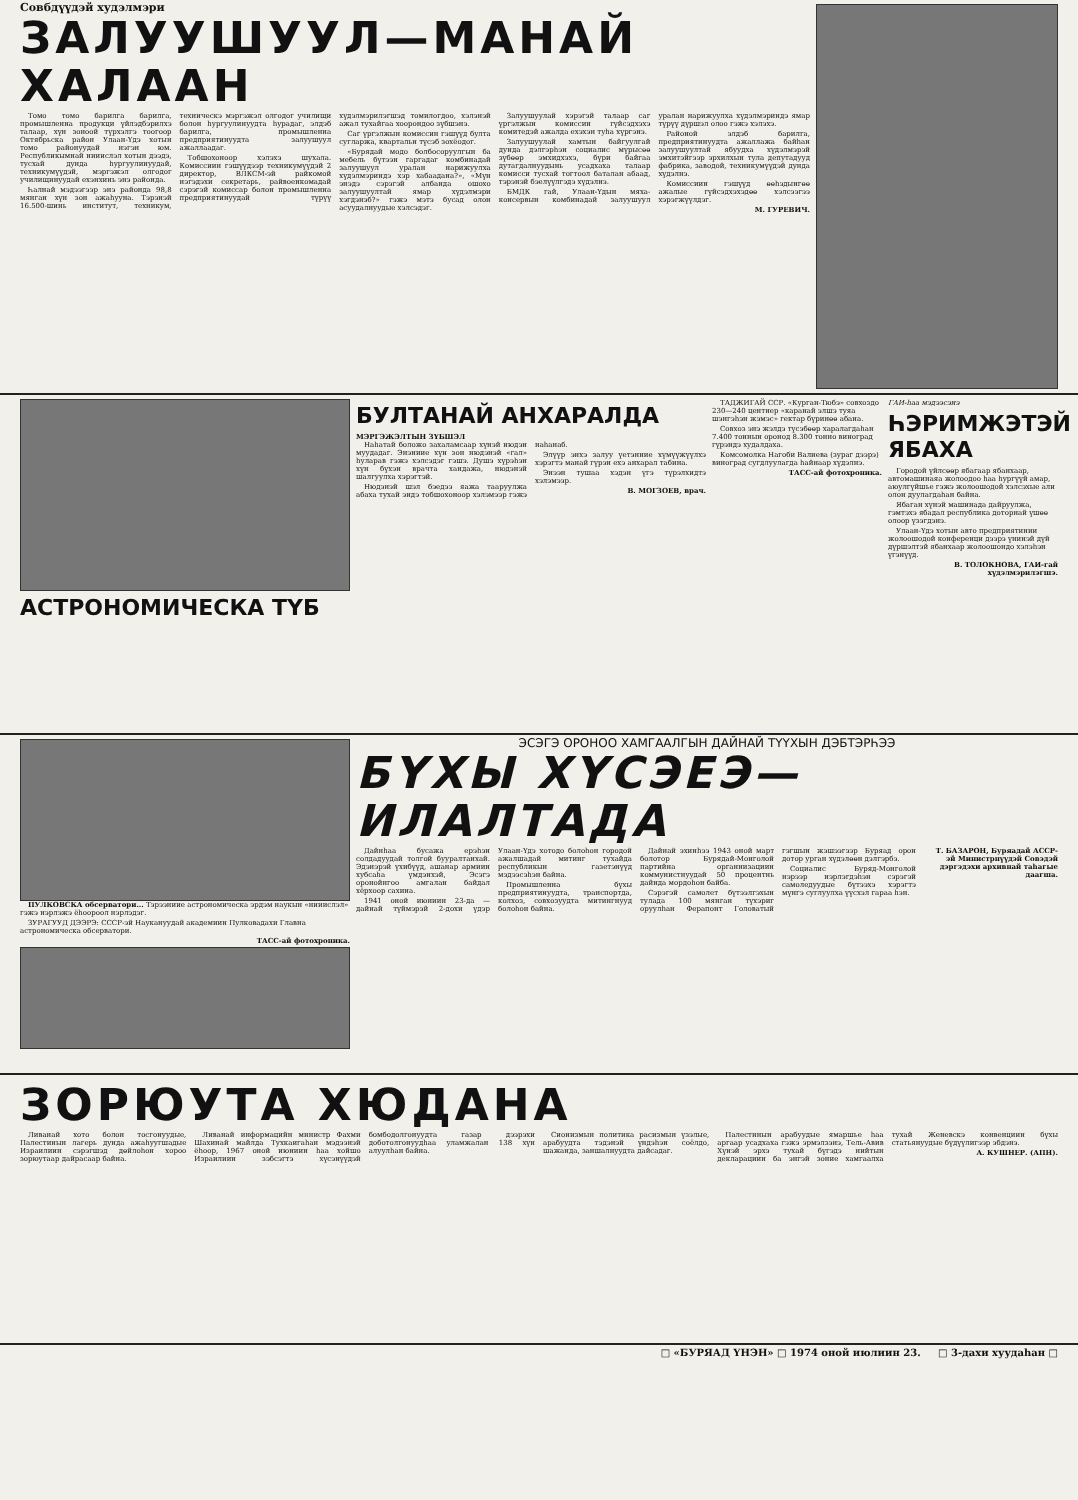Совбдүүдэй худэлмэри
ЗАЛУУШУУЛ—МАНАЙ ХАЛААН
Томо томо барилга барилга, промышленна продукци үйлэдбэрилхэ талаар, хүн зоноой түрхэлгэ тоогоор Октябрьска район Улаан-Үдэ хотын томо районуудай нэгэн юм. Республикымнай нииислэл хотын дээдэ, тусхай дунда һургуулинуудай, техникумүүдэй, мэргэжэл олгодог училищинуудай ехэнхинь энэ районда.
Һалнай мэдээгээр энэ районда 98,8 мянган хүн зон ажаһууна. Тэрэнэй 16.500-шинь институт, техникум, техническэ мэргэжэл олгодог училищи болон һургуулинуудта һурадаг, элдэб барилга, промышленна предприятинуудта залуушуул ажаллаадаг.
Тобшохоноор хэлэхэ шухала. Комиссиин гэшүүдээр техникумүүдэй 2 директор, ВЛКСМ-эй райкомой нэгэдэхи секретарь, райвоенкомадай сэрэгэй комиссар болон промышленна предприятинуудай түрүү хүдэлмэрилэгшэд томилогдоо, хэлэнэй ажал тухайгаа хоорондоо зүбшэнэ.
Саг үргэлжын комиссин гэшүүд булта сугларжа, квартальн түсэб зохёодог.
«Бурядай модо болбосоруулгын ба мебель бүтээн гаргадаг комбинадай залуушуул уралан нарижуулха хүдэлмэриндэ хэр хабаадана?», «Мүн энэдэ сэрэгэй албанда ошохо залуушуултай ямар хүдэлмэри хэгдэнэб?» гэжэ мэтэ бусад олон асуудалнуудые хэлсэдэг.
Залуушуулай хэрэгэй талаар саг үргэлжын комиссин гүйсэдхэхэ комитедэй ажалда ехэхэн туһа хүргэнэ.
Залуушуулай хамтын байгуулгай дунда дэлгэрһэн социалис мүрысөө зүбөөр эмхидхэхэ, бүри байгаа дутагдалнуудынь усадхаха талаар комисси тусхай тогтоол баталан абаад, тэрэнэй бэелүүлгэдэ хүдэлнэ.
БМДК гай, Улаан-Үдын мяха-консервын комбинадай залуушуул уралан нарижуулха хүдэлмэриндэ ямар түрүү дүршэл олоо гэжэ хэлэхэ.
Районой элдэб барилга, предприятинуудта ажаллажа байһан залуушуултай ябуудха хүдэлмэрэй эмхитэйгээр эрхилхын тула депутадууд фабрика, заводой, техникумүүдэй дунда хүдэлнэ.
Комиссиин гэшүүд өөһэдынгөө ажалые гүйсэдхэхэдөө хэлсээгээ хэрэгжүүлдэг.
М. ГУРЕВИЧ.
АСТРОНОМИЧЕСКА ТҮБ БУЛТАНАЙ АНХАРАЛДА
МЭРГЭЖЭЛТЫН ЗҮБШЭЛ
Наһатай боложо захаламсаар хүнэй нюдэн муудадаг. Энэниие хүн зон нюдэнэй «гал» һуларав гэжэ хэлсэдэг гэшэ. Душэ хүрэһэн хүн бүхэн врачта хандажа, нюдэнэй шалгуулха хэрэгтэй.
Нюдэнэй шэл бэедээ яажа тааруулжа абаха тухай эндэ тобшохоноор хэлэмээр гэжэ наһанаб.
Элүүр энхэ залуу үетэнние хүмүүжүүлхэ хэрэгтэ манай гүрэн ехэ анхарал табина.
Энээн тушаа хэдэн үгэ түрэлхидтэ хэлэмээр.
В. МОГЗОЕВ, врач.
ТАДЖИГАЙ ССР. «Курган-Тюбэ» совхоздо 230—240 центнер «каранай элшэ туяа шэнгэһэн жэмэс» гектар бүринөө абана.
Совхоз энэ жэлдэ түсэбөөр харалагдаһан 7.400 тоннын оронод 8.300 тонно виноград гүрэндэ худалдаха.
Комсомолка Нагоби Валиева (зураг дээрэ) виноград сугдлуулагда һайнаар хүдэлнэ.
ТАСС-ай фотохроника.
ГАИ-һаа мэдээсэнэ
ҺЭРИМЖЭТЭЙ ЯБАХА
Городой үйлсөөр ябагаар ябанхаар, автомашинаяа жолоодоо һаа һургүүй амар, аюулгүйшье гэжэ жолоошодой хэлсэхые али олон дуулагдаһан байна.
Ябаган хүнэй машинада дайруулжа, гэмтэхэ ябадал республика доторнай үшөө олоор үзэгдэнэ.
Улаан-Үдэ хотын авто предприятинии жолоошодой конференци дээрэ үнинэй дүй дүршэлтэй ябанхаар жолоошондо хэлэһэн үгэнүүд.
В. ТОЛОКНОВА, ГАИ-гай хүдэлмэрилэгшэ.
ПУЛКОВСКА обсерватори... Тэрээниие астрономическа эрдэм наукын «нииислэл» гэжэ нэрлэжэ ёһоороол нэрлэдэг.
ЗУРАГУУД ДЭЭРЭ: СССР-эй Наукануудай академиин Пулковадахи Главна астрономическа обсерватори.
ТАСС-ай фотохроника.
ЭСЭГЭ ОРОНОО ХАМГААЛГЫН ДАЙНАЙ ТҮҮХЫН ДЭБТЭРҺЭЭ
БҮХЫ ХҮСЭЕЭ— ИЛАЛТАДА
Дайнһаа бусажа ерэһэн солдадуудай толгой бууралтанхай. Эдэнэрэй үхибүүд, ашанар армиин хубсаһа үмдэнхэй, Эсэгэ оронойнгоо амгалан байдал хёрхоор сахина.
1941 оной июниин 23-да — дайнай түймэрэй 2-дохи үдэр Улаан-Үдэ хотодо болоһон городой ажалшадай митинг тухайда республикын газетэнүүд мэдээсэһэн байна.
Промышленна бүхы предприятинуудта, транспортда, колхоз, совхозуудта митингнууд болоһон байна.
Дайнай эхинһээ 1943 оной март болотор Бурядай-Монголой партийна органнизациин коммунистнуудай 50 процентнь дайнда мордоһон байба.
Сэрэгэй самолет бүтээлгэхын тулада 100 мянган түхэриг оруулһан Ферапонт Головатый гэгшын жэшээгээр Буряад орон дотор урган хүдэлөөн дэлгэрбэ.
Социалис Буряд-Монголой нэрээр нэрлэгдэһэн сэрэгэй самоледуудые бүтээхэ хэрэгтэ мүнгэ суглуулха үүсхэл гараа һэн.
Т. БАЗАРОН, Буряадай АССР-эй Министрнүүдэй Совэдэй дэргэдэхи архивнай таһагые даагша.
ЗОРЮУТА ХЮДАНА
Ливанай хото болон тосгонуудые, Палестинын лагерь дунда ажаһуугшадые Израилиин сэрэгшэд дөйлоһон хороо зорюутаар дайрасаар байна.
Ливанай информацийн министр Фахми Шахинай майлда Тухкаигаһан мэдээнэй ёһоор, 1967 оной июниин һаа хойшо Израилиин зэбсэгтэ хүсэнүүдэй бомбодолгонуудта газар дээрэхи доботолгонуудһаа уламжалан 138 хүн алуулһан байна.
Сионизмын политика расизмын үзэлые, арабуудта тэдэнэй үндэһэн соёлдо, шажанда, заншалнуудта дайсадаг.
Палестинын арабуудые ямаршье һаа аргаар усадхаха гэжэ эрмэлзэнэ, Тель-Авив Хүнэй эрхэ тухай бүгэдэ нийтын декларациин ба энгэй зоние хамгаалха тухай Женевскэ конвенциин бүхы статьянуудые бүдүүлигээр эбдэнэ.
А. КУШНЕР. (АПН).
□ «БУРЯАД ҮНЭН» □ 1974 оной июлиин 23. □ 3-дахи хуудаһан □